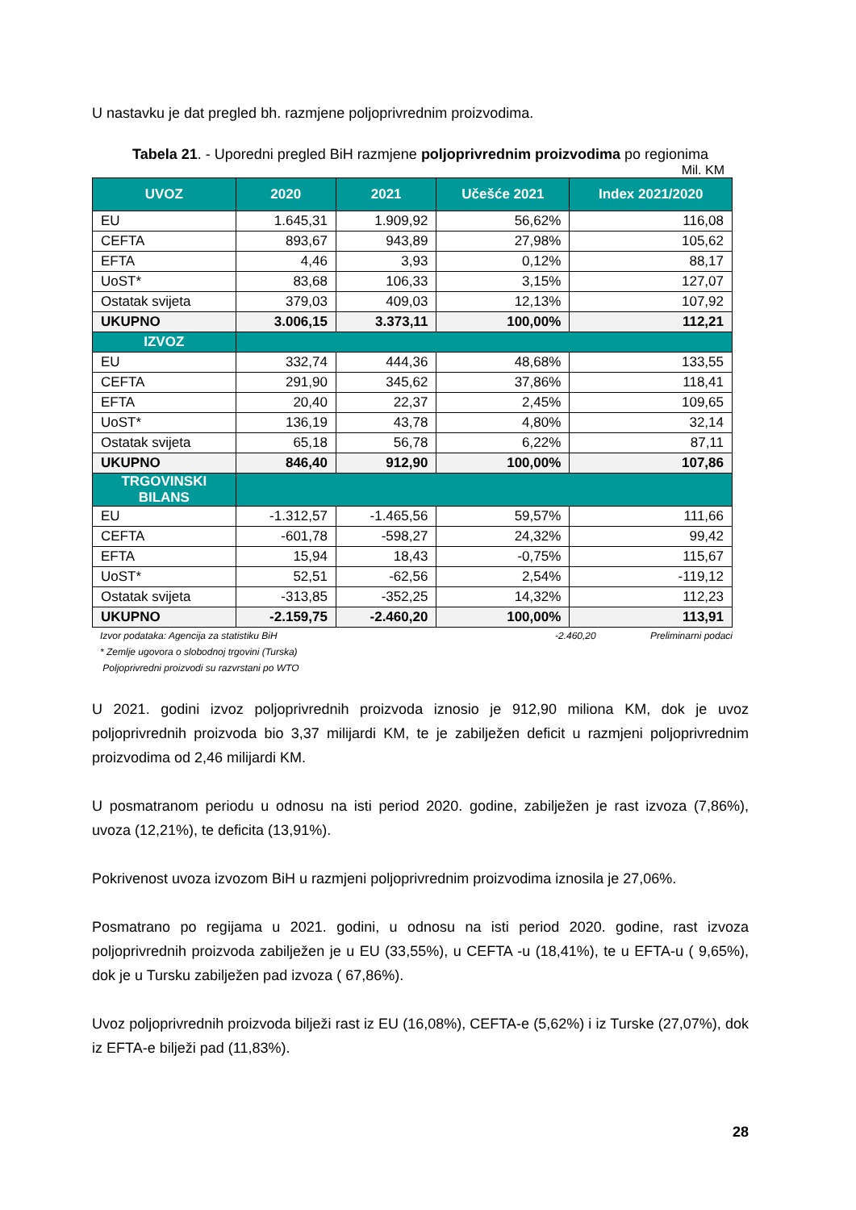U nastavku je dat pregled bh. razmjene poljoprivrednim proizvodima.
Tabela 21. - Uporedni pregled BiH razmjene poljoprivrednim proizvodima po regionima
Mil. KM
| UVOZ | 2020 | 2021 | Učešće 2021 | Index 2021/2020 |
| --- | --- | --- | --- | --- |
| EU | 1.645,31 | 1.909,92 | 56,62% | 116,08 |
| CEFTA | 893,67 | 943,89 | 27,98% | 105,62 |
| EFTA | 4,46 | 3,93 | 0,12% | 88,17 |
| UoST* | 83,68 | 106,33 | 3,15% | 127,07 |
| Ostatak svijeta | 379,03 | 409,03 | 12,13% | 107,92 |
| UKUPNO | 3.006,15 | 3.373,11 | 100,00% | 112,21 |
| IZVOZ | | | | |
| EU | 332,74 | 444,36 | 48,68% | 133,55 |
| CEFTA | 291,90 | 345,62 | 37,86% | 118,41 |
| EFTA | 20,40 | 22,37 | 2,45% | 109,65 |
| UoST* | 136,19 | 43,78 | 4,80% | 32,14 |
| Ostatak svijeta | 65,18 | 56,78 | 6,22% | 87,11 |
| UKUPNO | 846,40 | 912,90 | 100,00% | 107,86 |
| TRGOVINSKI BILANS | | | | |
| EU | -1.312,57 | -1.465,56 | 59,57% | 111,66 |
| CEFTA | -601,78 | -598,27 | 24,32% | 99,42 |
| EFTA | 15,94 | 18,43 | -0,75% | 115,67 |
| UoST* | 52,51 | -62,56 | 2,54% | -119,12 |
| Ostatak svijeta | -313,85 | -352,25 | 14,32% | 112,23 |
| UKUPNO | -2.159,75 | -2.460,20 | 100,00% | 113,91 |
Izvor podataka: Agencija za statistiku BiH -2.460,20 Preliminarni podaci
* Zemlje ugovora o slobodnoj trgovini (Turska)
Poljoprivredni proizvodi su razvrstani po WTO
U 2021. godini izvoz poljoprivrednih proizvoda iznosio je 912,90 miliona KM, dok je uvoz poljoprivrednih proizvoda bio 3,37 milijardi KM, te je zabilježen deficit u razmjeni poljoprivrednim proizvodima od 2,46 milijardi KM.
U posmatranom periodu u odnosu na isti period 2020. godine, zabilježen je rast izvoza (7,86%), uvoza (12,21%), te deficita (13,91%).
Pokrivenost uvoza izvozom BiH u razmjeni poljoprivrednim proizvodima iznosila je 27,06%.
Posmatrano po regijama u 2021. godini, u odnosu na isti period 2020. godine, rast izvoza poljoprivrednih proizvoda zabilježen je u EU (33,55%), u CEFTA -u (18,41%), te u EFTA-u ( 9,65%), dok je u Tursku zabilježen pad izvoza ( 67,86%).
Uvoz poljoprivrednih proizvoda bilježi rast iz EU (16,08%), CEFTA-e (5,62%) i iz Turske (27,07%), dok iz EFTA-e bilježi pad (11,83%).
28